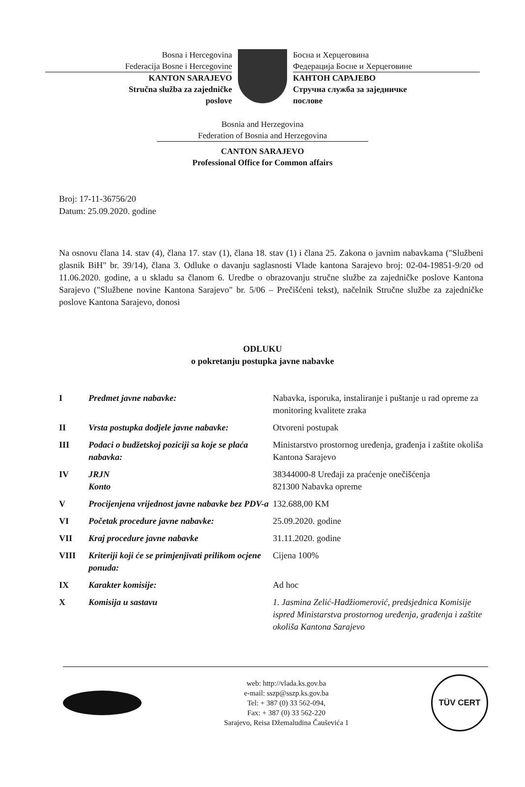Bosna i Hercegovina
Federacija Bosne i Hercegovine
KANTON SARAJEVO
Stručna služba za zajedničke
poslove
Босна и Херцеговина
Федерација Босне и Херцеговине
КАНТОН САРАЈЕВО
Стручна служба за заједничке
послове
Bosnia and Herzegovina
Federation of Bosnia and Herzegovina
CANTON SARAJEVO
Professional Office for Common affairs
Broj: 17-11-36756/20
Datum: 25.09.2020. godine
Na osnovu člana 14. stav (4), člana 17. stav (1), člana 18. stav (1) i člana 25. Zakona o javnim nabavkama ("Službeni glasnik BiH" br. 39/14), člana 3. Odluke o davanju saglasnosti Vlade kantona Sarajevo broj: 02-04-19851-9/20 od 11.06.2020. godine, a u skladu sa članom 6. Uredbe o obrazovanju stručne službe za zajedničke poslove Kantona Sarajevo ("Službene novine Kantona Sarajevo" br. 5/06 – Prečišćeni tekst), načelnik Stručne službe za zajedničke poslove Kantona Sarajevo, donosi
ODLUKU
o pokretanju postupka javne nabavke
| I | Predmet javne nabavke: | Nabavka, isporuka, instaliranje i puštanje u rad opreme za monitoring kvalitete zraka |
| II | Vrsta postupka dodjele javne nabavke: | Otvoreni postupak |
| III | Podaci o budžetskoj poziciji sa koje se plaća nabavka: | Ministarstvo prostornog uređenja, građenja i zaštite okoliša Kantona Sarajevo |
| IV | JRJN Konto | 38344000-8 Uređaji za praćenje onečišćenja 821300 Nabavka opreme |
| V | Procijenjena vrijednost javne nabavke bez PDV-a | 132.688,00 KM |
| VI | Početak procedure javne nabavke: | 25.09.2020. godine |
| VII | Kraj procedure javne nabavke | 31.11.2020. godine |
| VIII | Kriteriji koji će se primjenjivati prilikom ocjene ponuda: | Cijena 100% |
| IX | Karakter komisije: | Ad hoc |
| X | Komisija u sastavu | 1. Jasmina Zelić-Hadžiomerović, predsjednica Komisije ispred Ministarstva prostornog uređenja, građenja i zaštite okoliša Kantona Sarajevo |
web: http://vlada.ks.gov.ba
e-mail: sszp@sszp.ks.gov.ba
Tel: + 387 (0) 33 562-094,
Fax: + 387 (0) 33 562-220
Sarajevo, Reisa Džemaludina Čauševića 1
TÜV CERT